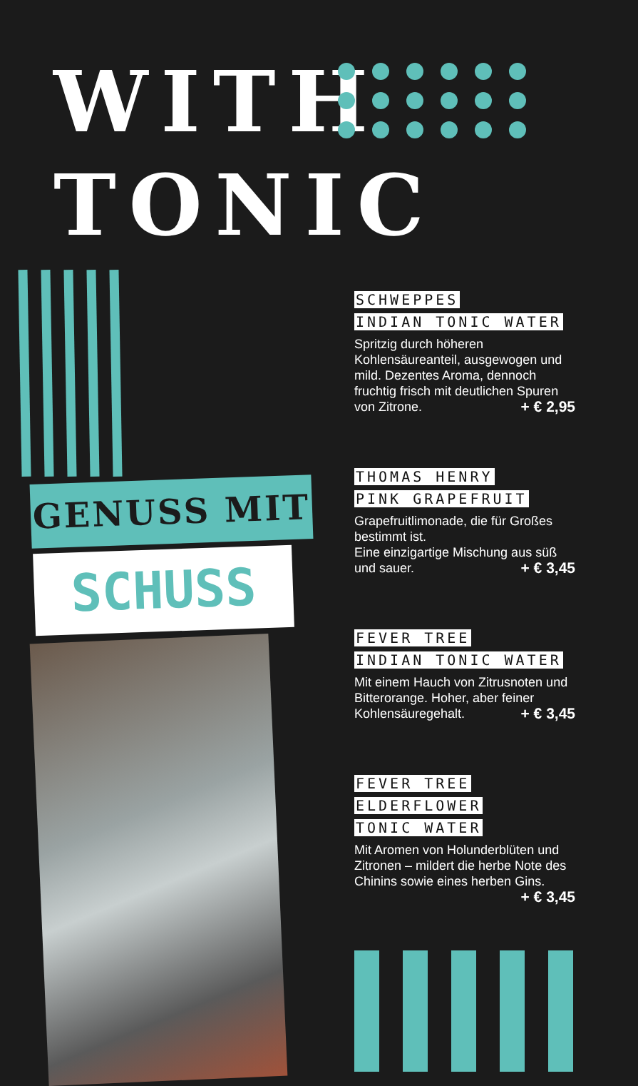WITH
TONIC
GENUSS MIT
SCHUSS
SCHWEPPES
INDIAN TONIC WATER
Spritzig durch höheren Kohlensäureanteil, ausgewogen und mild. Dezentes Aroma, dennoch fruchtig frisch mit deutlichen Spuren von Zitrone. + € 2,95
THOMAS HENRY
PINK GRAPEFRUIT
Grapefruitlimonade, die für Großes bestimmt ist.
Eine einzigartige Mischung aus süß und sauer. + € 3,45
FEVER TREE
INDIAN TONIC WATER
Mit einem Hauch von Zitrusnoten und Bitterorange. Hoher, aber feiner Kohlensäuregehalt. + € 3,45
FEVER TREE ELDERFLOWER
TONIC WATER
Mit Aromen von Holunderblüten und Zitronen – mildert die herbe Note des Chinins sowie eines herben Gins. + € 3,45